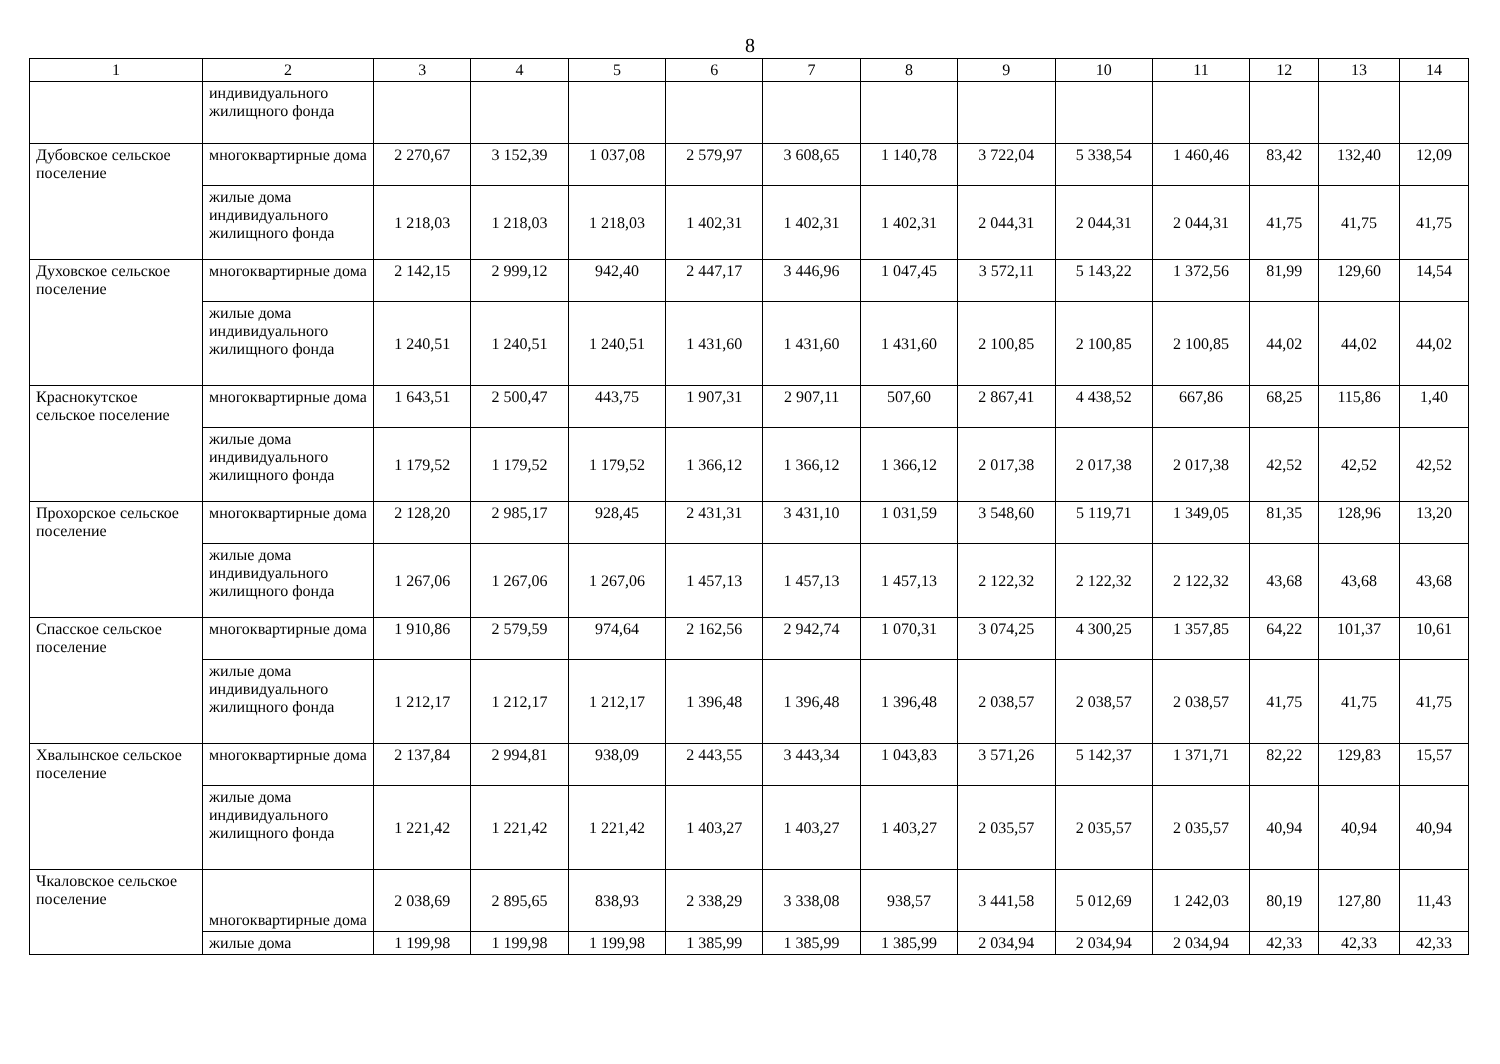8
| 1 | 2 | 3 | 4 | 5 | 6 | 7 | 8 | 9 | 10 | 11 | 12 | 13 | 14 |
| --- | --- | --- | --- | --- | --- | --- | --- | --- | --- | --- | --- | --- | --- |
| | индивидуального жилищного фонда | | | | | | | | | | | | |
| Дубовское сельское поселение | многоквартирные дома | 2 270,67 | 3 152,39 | 1 037,08 | 2 579,97 | 3 608,65 | 1 140,78 | 3 722,04 | 5 338,54 | 1 460,46 | 83,42 | 132,40 | 12,09 |
| | жилые дома индивидуального жилищного фонда | 1 218,03 | 1 218,03 | 1 218,03 | 1 402,31 | 1 402,31 | 1 402,31 | 2 044,31 | 2 044,31 | 2 044,31 | 41,75 | 41,75 | 41,75 |
| Духовское сельское поселение | многоквартирные дома | 2 142,15 | 2 999,12 | 942,40 | 2 447,17 | 3 446,96 | 1 047,45 | 3 572,11 | 5 143,22 | 1 372,56 | 81,99 | 129,60 | 14,54 |
| | жилые дома индивидуального жилищного фонда | 1 240,51 | 1 240,51 | 1 240,51 | 1 431,60 | 1 431,60 | 1 431,60 | 2 100,85 | 2 100,85 | 2 100,85 | 44,02 | 44,02 | 44,02 |
| Краснокутское сельское поселение | многоквартирные дома | 1 643,51 | 2 500,47 | 443,75 | 1 907,31 | 2 907,11 | 507,60 | 2 867,41 | 4 438,52 | 667,86 | 68,25 | 115,86 | 1,40 |
| | жилые дома индивидуального жилищного фонда | 1 179,52 | 1 179,52 | 1 179,52 | 1 366,12 | 1 366,12 | 1 366,12 | 2 017,38 | 2 017,38 | 2 017,38 | 42,52 | 42,52 | 42,52 |
| Прохорское сельское поселение | многоквартирные дома | 2 128,20 | 2 985,17 | 928,45 | 2 431,31 | 3 431,10 | 1 031,59 | 3 548,60 | 5 119,71 | 1 349,05 | 81,35 | 128,96 | 13,20 |
| | жилые дома индивидуального жилищного фонда | 1 267,06 | 1 267,06 | 1 267,06 | 1 457,13 | 1 457,13 | 1 457,13 | 2 122,32 | 2 122,32 | 2 122,32 | 43,68 | 43,68 | 43,68 |
| Спасское сельское поселение | многоквартирные дома | 1 910,86 | 2 579,59 | 974,64 | 2 162,56 | 2 942,74 | 1 070,31 | 3 074,25 | 4 300,25 | 1 357,85 | 64,22 | 101,37 | 10,61 |
| | жилые дома индивидуального жилищного фонда | 1 212,17 | 1 212,17 | 1 212,17 | 1 396,48 | 1 396,48 | 1 396,48 | 2 038,57 | 2 038,57 | 2 038,57 | 41,75 | 41,75 | 41,75 |
| Хвалынское сельское поселение | многоквартирные дома | 2 137,84 | 2 994,81 | 938,09 | 2 443,55 | 3 443,34 | 1 043,83 | 3 571,26 | 5 142,37 | 1 371,71 | 82,22 | 129,83 | 15,57 |
| | жилые дома индивидуального жилищного фонда | 1 221,42 | 1 221,42 | 1 221,42 | 1 403,27 | 1 403,27 | 1 403,27 | 2 035,57 | 2 035,57 | 2 035,57 | 40,94 | 40,94 | 40,94 |
| Чкаловское сельское поселение | многоквартирные дома | 2 038,69 | 2 895,65 | 838,93 | 2 338,29 | 3 338,08 | 938,57 | 3 441,58 | 5 012,69 | 1 242,03 | 80,19 | 127,80 | 11,43 |
| | жилые дома | 1 199,98 | 1 199,98 | 1 199,98 | 1 385,99 | 1 385,99 | 1 385,99 | 2 034,94 | 2 034,94 | 2 034,94 | 42,33 | 42,33 | 42,33 |